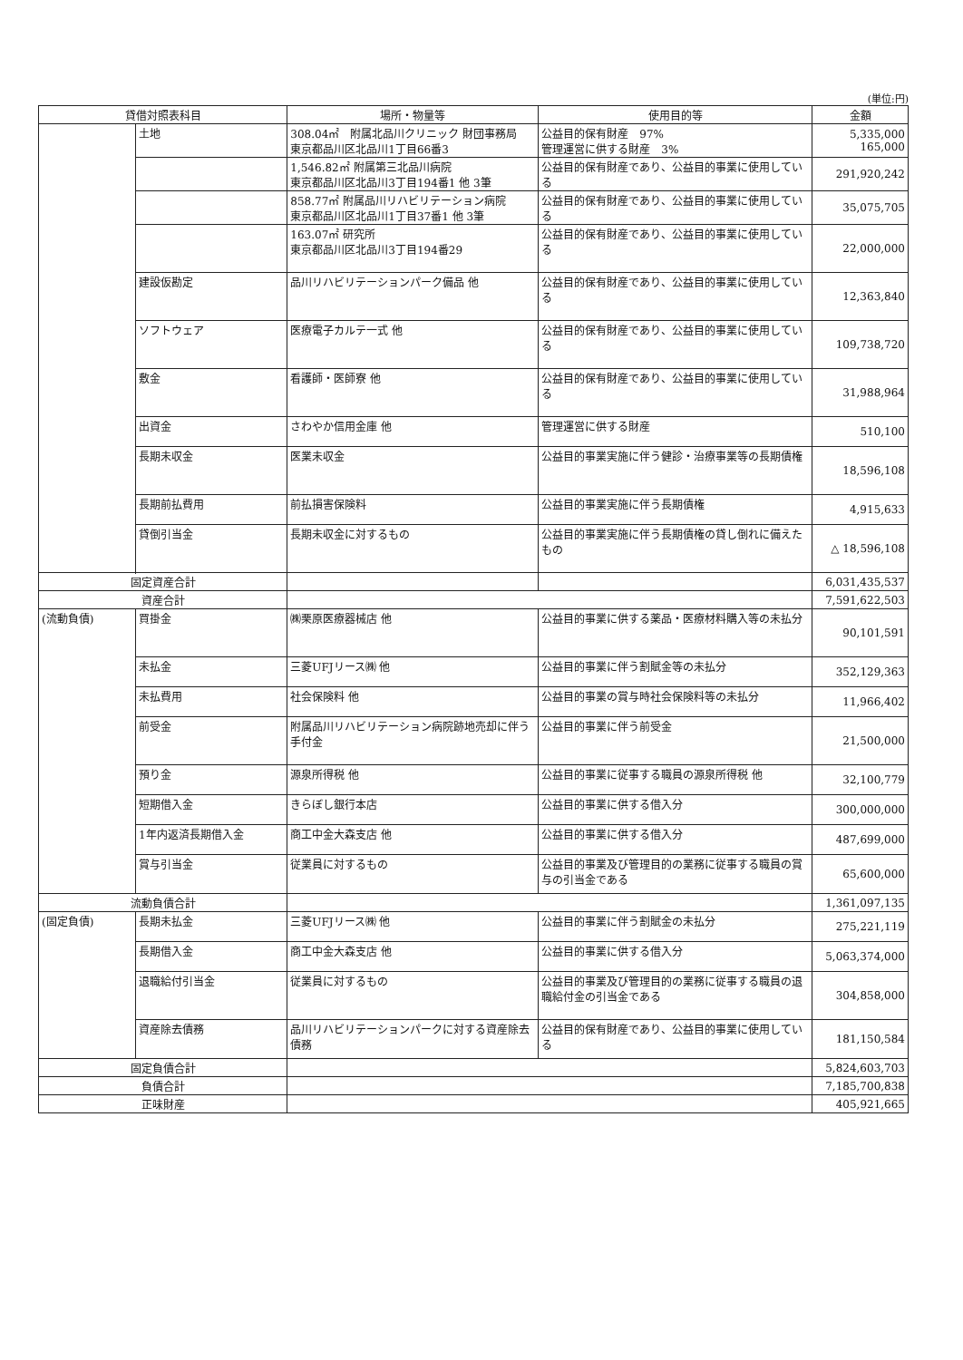(単位:円)
| 貸借対照表科目 | | 場所・物量等 | 使用目的等 | 金額 |
| --- | --- | --- | --- | --- |
| | 土地 | 308.04㎡ 附属北品川クリニック 財団事務局 東京都品川区北品川1丁目66番3 | 公益目的保有財産 97% 管理運営に供する財産 3% | 5,335,000 165,000 |
| | | 1,546.82㎡ 附属第三北品川病院 東京都品川区北品川3丁目194番1 他 3筆 | 公益目的保有財産であり、公益目的事業に使用している | 291,920,242 |
| | | 858.77㎡ 附属品川リハビリテーション病院 東京都品川区北品川1丁目37番1 他 3筆 | 公益目的保有財産であり、公益目的事業に使用している | 35,075,705 |
| | | 163.07㎡ 研究所 東京都品川区北品川3丁目194番29 | 公益目的保有財産であり、公益目的事業に使用している | 22,000,000 |
| | 建設仮勘定 | 品川リハビリテーションパーク備品 他 | 公益目的保有財産であり、公益目的事業に使用している | 12,363,840 |
| | ソフトウェア | 医療電子カルテ一式 他 | 公益目的保有財産であり、公益目的事業に使用している | 109,738,720 |
| | 敷金 | 看護師・医師寮 他 | 公益目的保有財産であり、公益目的事業に使用している | 31,988,964 |
| | 出資金 | さわやか信用金庫 他 | 管理運営に供する財産 | 510,100 |
| | 長期未収金 | 医業未収金 | 公益目的事業実施に伴う健診・治療事業等の長期債権 | 18,596,108 |
| | 長期前払費用 | 前払損害保険料 | 公益目的事業実施に伴う長期債権 | 4,915,633 |
| | 貸倒引当金 | 長期未収金に対するもの | 公益目的事業実施に伴う長期債権の貸し倒れに備えたもの | △ 18,596,108 |
| 固定資産合計 | | | | 6,031,435,537 |
| 資産合計 | | | | 7,591,622,503 |
| (流動負債) | 買掛金 | ㈱栗原医療器械店 他 | 公益目的事業に供する薬品・医療材料購入等の未払分 | 90,101,591 |
| | 未払金 | 三菱UFJリース㈱ 他 | 公益目的事業に伴う割賦金等の未払分 | 352,129,363 |
| | 未払費用 | 社会保険料 他 | 公益目的事業の賞与時社会保険料等の未払分 | 11,966,402 |
| | 前受金 | 附属品川リハビリテーション病院跡地売却に伴う手付金 | 公益目的事業に伴う前受金 | 21,500,000 |
| | 預り金 | 源泉所得税 他 | 公益目的事業に従事する職員の源泉所得税 他 | 32,100,779 |
| | 短期借入金 | きらぼし銀行本店 | 公益目的事業に供する借入分 | 300,000,000 |
| | 1年内返済長期借入金 | 商工中金大森支店 他 | 公益目的事業に供する借入分 | 487,699,000 |
| | 賞与引当金 | 従業員に対するもの | 公益目的事業及び管理目的の業務に従事する職員の賞与の引当金である | 65,600,000 |
| 流動負債合計 | | | | 1,361,097,135 |
| (固定負債) | 長期未払金 | 三菱UFJリース㈱ 他 | 公益目的事業に伴う割賦金の未払分 | 275,221,119 |
| | 長期借入金 | 商工中金大森支店 他 | 公益目的事業に供する借入分 | 5,063,374,000 |
| | 退職給付引当金 | 従業員に対するもの | 公益目的事業及び管理目的の業務に従事する職員の退職給付金の引当金である | 304,858,000 |
| | 資産除去債務 | 品川リハビリテーションパークに対する資産除去債務 | 公益目的保有財産であり、公益目的事業に使用している | 181,150,584 |
| 固定負債合計 | | | | 5,824,603,703 |
| 負債合計 | | | | 7,185,700,838 |
| 正味財産 | | | | 405,921,665 |